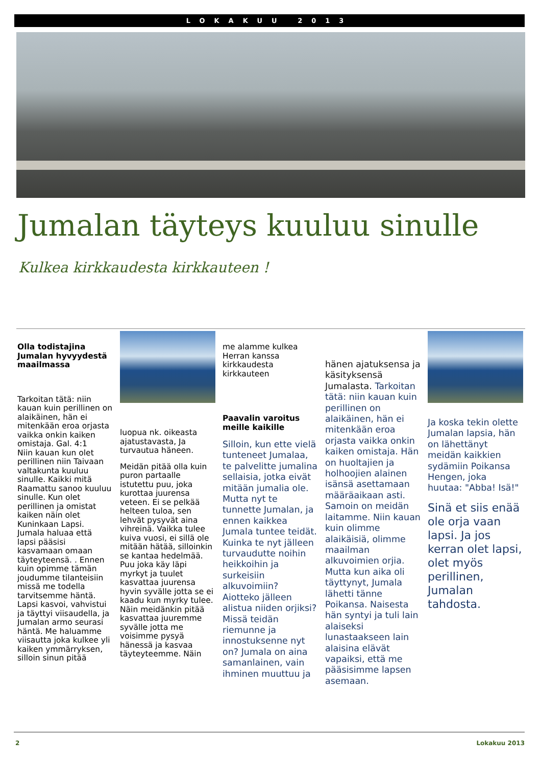LOKAKUU 2013
Jumalan täyteys kuuluu sinulle
Kulkea kirkkaudesta kirkkauteen !
Olla todistajina Jumalan hyvyydestä maailmassa
Tarkoitan tätä: niin kauan kuin perillinen on alaikäinen, hän ei mitenkään eroa orjasta vaikka onkin kaiken omistaja. Gal. 4:1
Niin kauan kun olet perillinen niin Taivaan valtakunta kuuluu sinulle. Kaikki mitä Raamattu sanoo kuuluu sinulle. Kun olet perillinen ja omistat kaiken näin olet Kuninkaan Lapsi. Jumala haluaa että lapsi pääsisi kasvamaan omaan täyteyteensä. . Ennen kuin opimme tämän joudumme tilanteisiin missä me todella tarvitsemme häntä. Lapsi kasvoi, vahvistui ja täyttyi viisaudella, ja Jumalan armo seurasi häntä. Me haluamme viisautta joka kulkee yli kaiken ymmärryksen, silloin sinun pitää
luopua nk. oikeasta ajatustavasta, Ja turvautua häneen.
Meidän pitää olla kuin puron partaalle istutettu puu, joka kurottaa juurensa veteen. Ei se pelkää helteen tuloa, sen lehvät pysyvät aina vihreinä. Vaikka tulee kuiva vuosi, ei sillä ole mitään hätää, silloinkin se kantaa hedelmää. Puu joka käy läpi myrkyt ja tuulet kasvattaa juurensa hyvin syvälle jotta se ei kaadu kun myrky tulee. Näin meidänkin pitää kasvattaa juuremme syvälle jotta me voisimme pysyä hänessä ja kasvaa täyteyteemme. Näin
me alamme kulkea Herran kanssa kirkkaudesta kirkkauteen
Paavalin varoitus meille kaikille
Silloin, kun ette vielä tunteneet Jumalaa, te palvelitte jumalina sellaisia, jotka eivät mitään jumalia ole. Mutta nyt te tunnette Jumalan, ja ennen kaikkea Jumala tuntee teidät. Kuinka te nyt jälleen turvaudutte noihin heikkoihin ja surkeisiin alkuvoimiin? Aiotteko jälleen alistua niiden orjiksi? Missä teidän riemunne ja innostuksenne nyt on? Jumala on aina samanlainen, vain ihminen muuttuu ja
hänen ajatuksensa ja käsityksensä Jumalasta. Tarkoitan tätä: niin kauan kuin perillinen on alaikäinen, hän ei mitenkään eroa orjasta vaikka onkin kaiken omistaja. Hän on huoltajien ja holhoojien alainen isänsä asettamaan määräaikaan asti. Samoin on meidän laitamme. Niin kauan kuin olimme alaikäisiä, olimme maailman alkuvoimien orjia. Mutta kun aika oli täyttynyt, Jumala lähetti tänne Poikansa. Naisesta hän syntyi ja tuli lain alaiseksi lunastaakseen lain alaisina elävät vapaiksi, että me pääsisimme lapsen asemaan.
Ja koska tekin olette Jumalan lapsia, hän on lähettänyt meidän kaikkien sydämiin Poikansa Hengen, joka huutaa: "Abba! Isä!"
Sinä et siis enää ole orja vaan lapsi. Ja jos kerran olet lapsi, olet myös perillinen, Jumalan tahdosta.
2 Lokakuu 2013